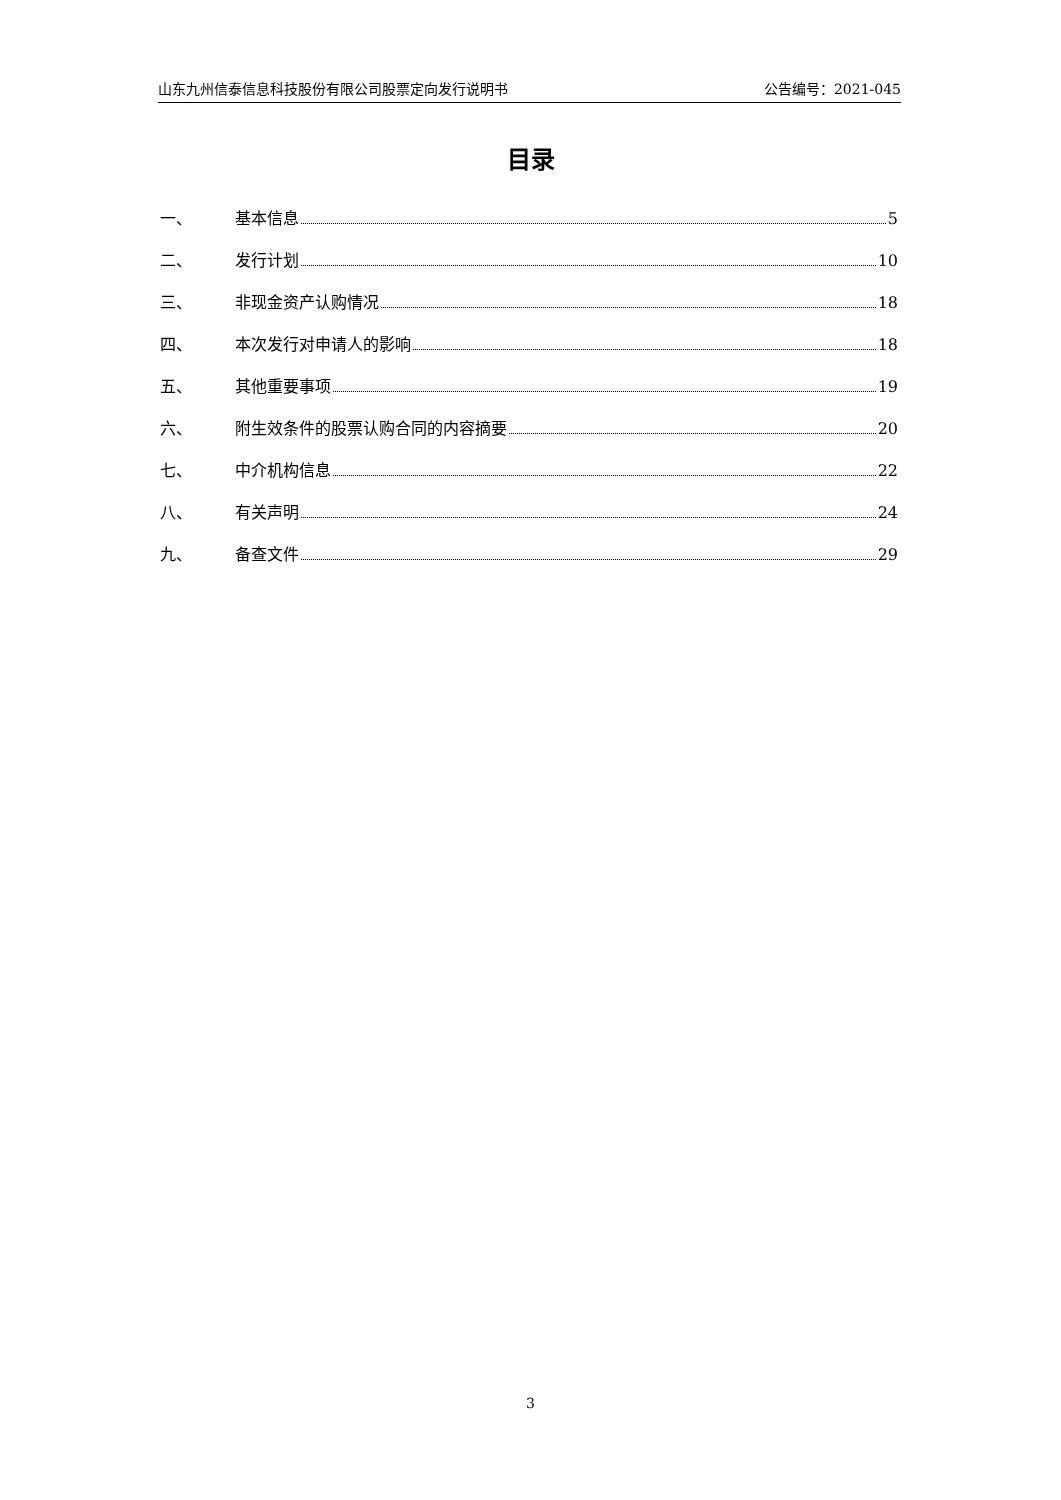山东九州信泰信息科技股份有限公司股票定向发行说明书 公告编号：2021-045
目录
一、 基本信息 5
二、 发行计划 10
三、 非现金资产认购情况 18
四、 本次发行对申请人的影响 18
五、 其他重要事项 19
六、 附生效条件的股票认购合同的内容摘要 20
七、 中介机构信息 22
八、 有关声明 24
九、 备查文件 29
3